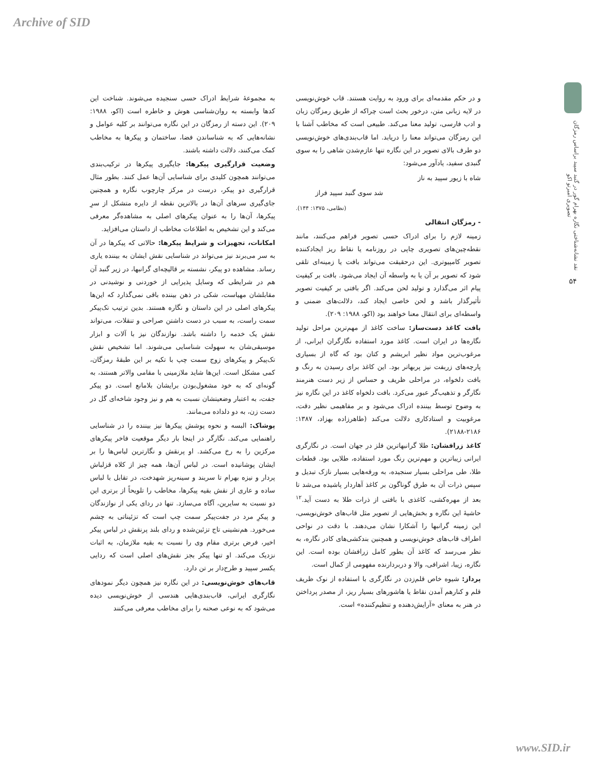Archive of SID
نقد نشانه‌شناختی نگاره بهرام گور در گنبد سپید براساس رمزگان تصویری امبرتو اکو
۵۴
به مجموعۀ شرایط ادراک حسی سنجیده می‌شوند. شناخت این کدها وابسته به روان‌شناسی هوش و خاطره است (اکو، ۱۹۸۸: ۲۰۹). این دسته از رمزگان در این نگاره می‌توانند بر کلیه عوامل و نشانه‌هایی که به شناساندن فضا، ساختمان و پیکرها به مخاطب کمک می‌کنند، دلالت داشته باشند.
وضعیت قرارگیری پیکرها: جایگیری پیکرها در ترکیب‌بندی می‌توانند همچون کلیدی برای شناسایی آن‌ها عمل کنند. بطور مثال قرارگیری دو پیکر، درست در مرکز چارچوب نگاره و همچنین جای‌گیری سرهای آن‌ها در بالاترین نقطه از دایره متشکل از سرِ پیکرها، آن‌ها را به عنوان پیکرهای اصلی به مشاهده‌گر معرفی می‌کند و این تشخیص به اطلاعات مخاطب از داستان می‌افزاید.
امکانات، تجهیزات و شرایط پیکرها: حالاتی که پیکرها در آن به سر می‌برند نیز می‌تواند در شناسایی نقش ایشان به بیننده یاری رساند. مشاهده دو پیکر، نشسته بر قالیچه‌ای گرانبها، در زیر گنبد آن هم در شرایطی که وسایل پذیرایی از خوردنی و نوشیدنی در مقابلشان مهیاست، شکی در ذهن بیننده باقی نمی‌گذارد که این‌ها پیکرهای اصلی در این داستان و نگاره هستند. بدین ترتیب تک‌پیکر سمت راست، به سبب در دست داشتن صراحی و تنقلات، می‌تواند نقش یک خدمه را داشته باشد. نوازندگان نیز با آلات و ابزار موسیقی‌شان به سهولت شناسایی می‌شوند. اما تشخیص نقش تک‌پیکر و پیکرهای زوج سمت چپ با تکیه بر این طبقۀ رمزگان، کمی مشکل است. این‌ها شاید ملازمینی با مقامی والاتر هستند، به گونه‌ای که به خود مشغول‌بودن برایشان بلامانع است. دو پیکر جفت، به اعتبار وضعیتشان نسبت به هم و نیز وجود شاخه‌ای گل در دست زن، به دو دلداده می‌مانند.
پوشاک: البسه و نحوه پوشش پیکرها نیز بیننده را در شناسایی راهنمایی می‌کند. نگارگر در اینجا بار دیگر موقعیت فاخر پیکرهای مرکزین را به رخ می‌کشد. او پرنقش و نگارترین لباس‌ها را بر ایشان پوشانیده است. در لباس آن‌ها، همه چیز از کلاه قزلباش پردار و نیزه بهرام تا سربند و سینه‌ریز شهدخت، در تقابل با لباس ساده و عاری از نقش بقیه پیکرها، مخاطب را تلویحاً از برتری این دو نسبت به سایرین، آگاه می‌سازد. تنها در ردای یکی از نوازندگان و پیکرِ مرد در جفت‌پیکر سمت چپ است که تزئیناتی به چشم می‌خورد. هم‌نشینی تاج تزئین‌شده و ردای بلند پرنقش در لباس پیکر اخیر، فرض برتری مقام وی را نسبت به بقیه ملازمان، به اثبات نزدیک می‌کند. او تنها پیکر بجز نقش‌های اصلی است که ردایی یکسر سپید و طرح‌دار بر تن دارد.
قاب‌های خوش‌نویسی: در این نگاره نیز همچون دیگر نمودهای نگارگری ایرانی، قاب‌بندی‌هایی هندسی از خوش‌نویسی دیده می‌شود که به نوعی صحنه را برای مخاطب معرفی می‌کنند
و در حکم مقدمه‌ای برای ورود به روایت هستند. قاب خوش‌نویسی در لایه زبانی متن، درخور بحث است چراکه از طریق رمزگان زبان و ادب فارسی، تولید معنا می‌کند. طبیعی است که مخاطب آشنا با این رمزگان می‌تواند معنا را دریابد. اما قاب‌بندی‌های خوش‌نویسی دو طرف بالای تصویر در این نگاره تنها عازم‌شدن شاهی را به سوی گنبدی سفید، یادآور می‌شود:
شاه با زیور سپید به ناز
شد سوی گنبد سپید فراز
(نظامی، ۱۳۷۵: ۱۴۴).
- رمزگان انتقالی
زمینه لازم را برای ادراک حسی تصویر فراهم می‌کنند، مانند نقطه‌چین‌های تصویری چاپی در روزنامه یا نقاط ریز ایجادکننده تصویر کامپیوتری. این درحقیقت می‌تواند بافت یا زمینه‌ای تلقی شود که تصویر بر آن یا به واسطه آن ایجاد می‌شود. بافت بر کیفیت پیام اثر می‌گذارد و تولید لحن می‌کند. اگر بافتی بر کیفیت تصویر تأثیرگذار باشد و لحن خاصی ایجاد کند، دلالت‌های ضمنی و واسطه‌ای برای انتقال معنا خواهند بود (اکو، ۱۹۸۸: ۲۰۹).
بافت کاغذ دست‌ساز: ساخت کاغذ از مهم‌ترین مراحل تولید نگاره‌ها در ایران است. کاغذ مورد استفاده نگارگران ایرانی، از مرغوب‌ترین مواد نظیر ابریشم و کتان بود که گاه از بسیاری پارچه‌های زربفت نیز پربهاتر بود. این کاغذ برای رسیدن به رنگ و بافت دلخواه، در مراحلی ظریف و حساس از زیر دست هنرمند نگارگر و تذهیب‌گر عبور می‌کرد. بافت دلخواه کاغذ در این نگاره نیز به وضوح توسط بیننده ادراک می‌شود و بر مفاهیمی نظیر دقت، مرغوبیت و استادکاری دلالت می‌کند (طاهرزاده بهزاد، ۱۳۸۷: ۲۱۸۶-۲۱۸۸).
کاغذ زرافشان: طلا گرانبهاترین فلز در جهان است. در نگارگری ایرانی زیباترین و مهم‌ترین رنگ مورد استفاده، طلایی بود. قطعات طلا، طی مراحلی بسیار سنجیده، به ورقه‌هایی بسیار نازک تبدیل و سپس ذرات آن به طرق گوناگون بر کاغذ آهاردار پاشیده می‌شد تا بعد از مهره‌کشی، کاغذی با بافتی از ذرات طلا به دست آید.<sup>۱۲</sup> حاشیۀ این نگاره و بخش‌هایی از تصویر مثل قاب‌های خوش‌نویسی، این زمینه گرانبها را آشکارا نشان می‌دهند. با دقت در نواحی اطراف قاب‌های خوش‌نویسی و همچنین بندکشی‌های کادر نگاره، به نظر می‌رسد که کاغذ آن بطور کامل زرافشان بوده است. این نگاره، زیبا، اشرافی، والا و دربردارنده مفهومی از کمال است.
پرداز: شیوه خاص قلم‌زدن در نگارگری با استفاده از نوک ظریف قلم و کنارهم آمدن نقاط یا هاشورهای بسیار ریز، از مصدر پرداختن در هنر به معنای «آرایش‌دهنده و تنظیم‌کننده» است.
www.SID.ir